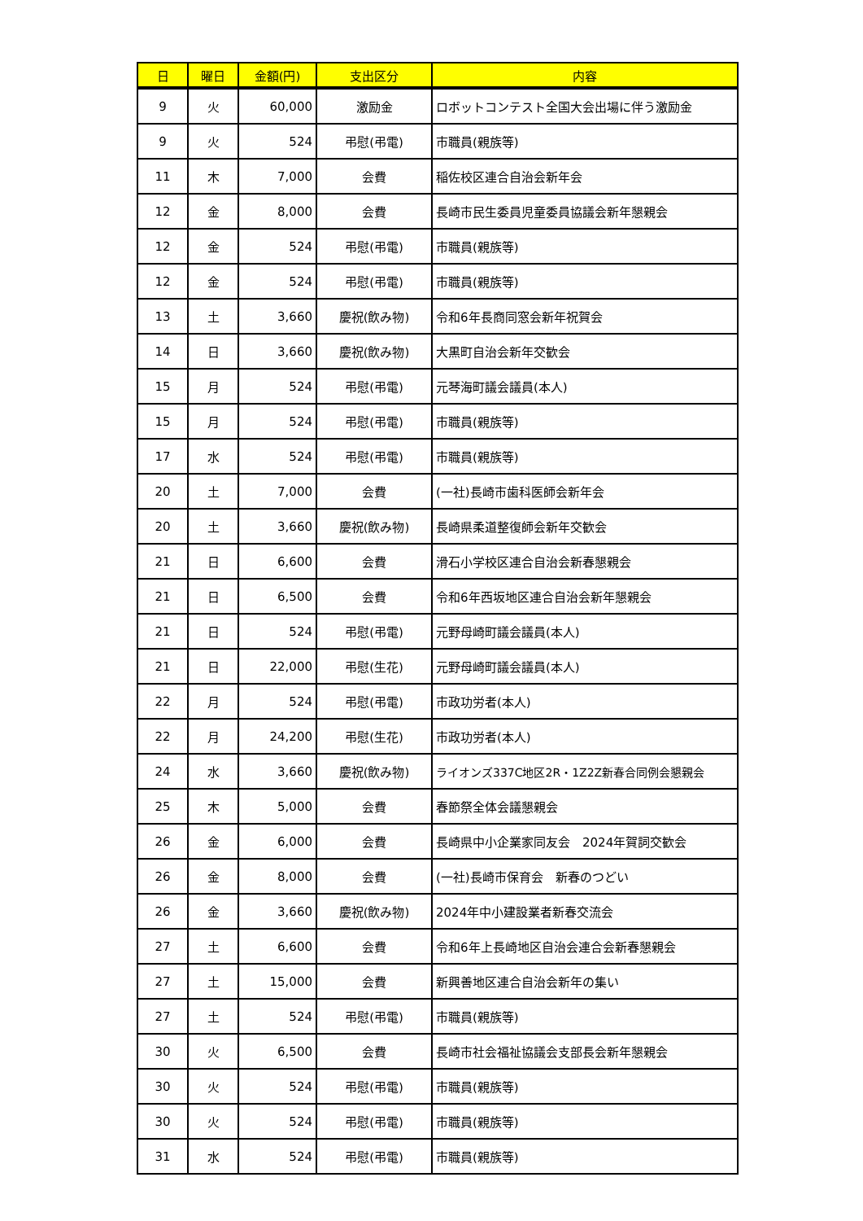| 日 | 曜日 | 金額(円) | 支出区分 | 内容 |
| --- | --- | --- | --- | --- |
| 9 | 火 | 60,000 | 激励金 | ロボットコンテスト全国大会出場に伴う激励金 |
| 9 | 火 | 524 | 弔慰(弔電) | 市職員(親族等) |
| 11 | 木 | 7,000 | 会費 | 稲佐校区連合自治会新年会 |
| 12 | 金 | 8,000 | 会費 | 長崎市民生委員児童委員協議会新年懇親会 |
| 12 | 金 | 524 | 弔慰(弔電) | 市職員(親族等) |
| 12 | 金 | 524 | 弔慰(弔電) | 市職員(親族等) |
| 13 | 土 | 3,660 | 慶祝(飲み物) | 令和6年長商同窓会新年祝賀会 |
| 14 | 日 | 3,660 | 慶祝(飲み物) | 大黒町自治会新年交歓会 |
| 15 | 月 | 524 | 弔慰(弔電) | 元琴海町議会議員(本人) |
| 15 | 月 | 524 | 弔慰(弔電) | 市職員(親族等) |
| 17 | 水 | 524 | 弔慰(弔電) | 市職員(親族等) |
| 20 | 土 | 7,000 | 会費 | (一社)長崎市歯科医師会新年会 |
| 20 | 土 | 3,660 | 慶祝(飲み物) | 長崎県柔道整復師会新年交歓会 |
| 21 | 日 | 6,600 | 会費 | 滑石小学校区連合自治会新春懇親会 |
| 21 | 日 | 6,500 | 会費 | 令和6年西坂地区連合自治会新年懇親会 |
| 21 | 日 | 524 | 弔慰(弔電) | 元野母崎町議会議員(本人) |
| 21 | 日 | 22,000 | 弔慰(生花) | 元野母崎町議会議員(本人) |
| 22 | 月 | 524 | 弔慰(弔電) | 市政功労者(本人) |
| 22 | 月 | 24,200 | 弔慰(生花) | 市政功労者(本人) |
| 24 | 水 | 3,660 | 慶祝(飲み物) | ライオンズ337C地区2R・1Z2Z新春合同例会懇親会 |
| 25 | 木 | 5,000 | 会費 | 春節祭全体会議懇親会 |
| 26 | 金 | 6,000 | 会費 | 長崎県中小企業家同友会 2024年賀詞交歓会 |
| 26 | 金 | 8,000 | 会費 | (一社)長崎市保育会 新春のつどい |
| 26 | 金 | 3,660 | 慶祝(飲み物) | 2024年中小建設業者新春交流会 |
| 27 | 土 | 6,600 | 会費 | 令和6年上長崎地区自治会連合会新春懇親会 |
| 27 | 土 | 15,000 | 会費 | 新興善地区連合自治会新年の集い |
| 27 | 土 | 524 | 弔慰(弔電) | 市職員(親族等) |
| 30 | 火 | 6,500 | 会費 | 長崎市社会福祉協議会支部長会新年懇親会 |
| 30 | 火 | 524 | 弔慰(弔電) | 市職員(親族等) |
| 30 | 火 | 524 | 弔慰(弔電) | 市職員(親族等) |
| 31 | 水 | 524 | 弔慰(弔電) | 市職員(親族等) |